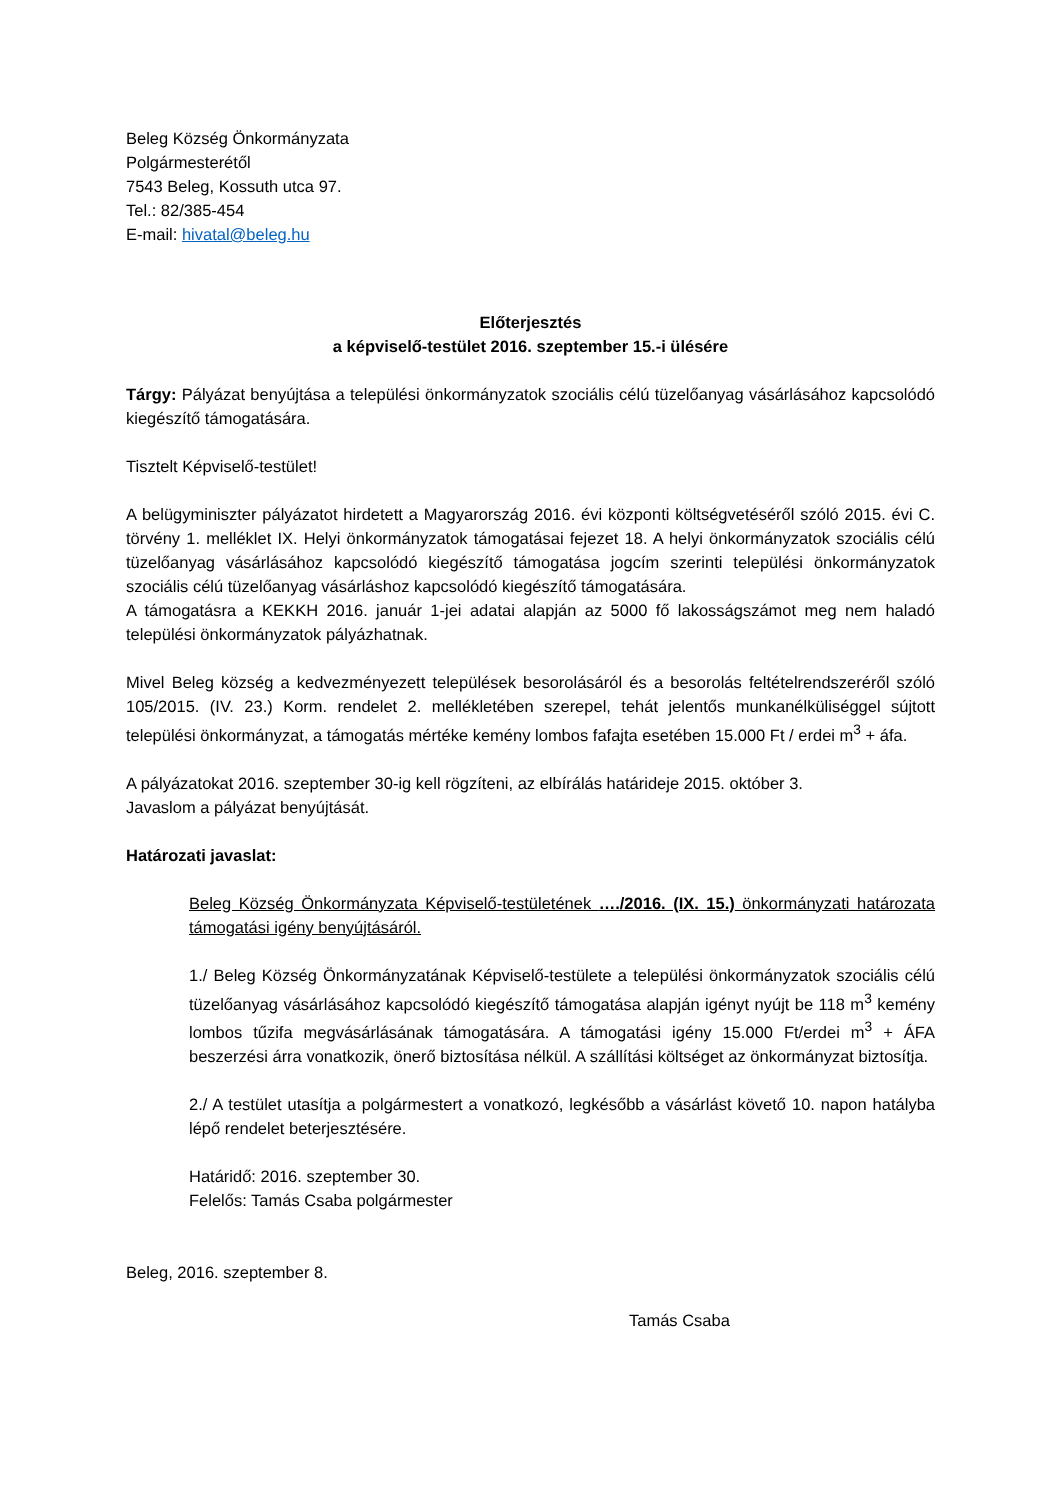Beleg Község Önkormányzata
Polgármesterétől
7543 Beleg, Kossuth utca 97.
Tel.: 82/385-454
E-mail: hivatal@beleg.hu
Előterjesztés
a képviselő-testület 2016. szeptember 15.-i ülésére
Tárgy: Pályázat benyújtása a települési önkormányzatok szociális célú tüzelőanyag vásárlásához kapcsolódó kiegészítő támogatására.
Tisztelt Képviselő-testület!
A belügyminiszter pályázatot hirdetett a Magyarország 2016. évi központi költségvetéséről szóló 2015. évi C. törvény 1. melléklet IX. Helyi önkormányzatok támogatásai fejezet 18. A helyi önkormányzatok szociális célú tüzelőanyag vásárlásához kapcsolódó kiegészítő támogatása jogcím szerinti települési önkormányzatok szociális célú tüzelőanyag vásárláshoz kapcsolódó kiegészítő támogatására.
A támogatásra a KEKKH 2016. január 1-jei adatai alapján az 5000 fő lakosságszámot meg nem haladó települési önkormányzatok pályázhatnak.
Mivel Beleg község a kedvezményezett települések besorolásáról és a besorolás feltételrendszeréről szóló 105/2015. (IV. 23.) Korm. rendelet 2. mellékletében szerepel, tehát jelentős munkanélküliséggel sújtott települési önkormányzat, a támogatás mértéke kemény lombos fafajta esetében 15.000 Ft / erdei m<sup>3</sup> + áfa.
A pályázatokat 2016. szeptember 30-ig kell rögzíteni, az elbírálás határideje 2015. október 3.
Javaslom a pályázat benyújtását.
Határozati javaslat:
Beleg Község Önkormányzata Képviselő-testületének …./2016. (IX. 15.) önkormányzati határozata támogatási igény benyújtásáról.
1./ Beleg Község Önkormányzatának Képviselő-testülete a települési önkormányzatok szociális célú tüzelőanyag vásárlásához kapcsolódó kiegészítő támogatása alapján igényt nyújt be 118 m<sup>3</sup> kemény lombos tűzifa megvásárlásának támogatására. A támogatási igény 15.000 Ft/erdei m<sup>3</sup> + ÁFA beszerzési árra vonatkozik, önerő biztosítása nélkül. A szállítási költséget az önkormányzat biztosítja.
2./ A testület utasítja a polgármestert a vonatkozó, legkésőbb a vásárlást követő 10. napon hatályba lépő rendelet beterjesztésére.
Határidő: 2016. szeptember 30.
Felelős: Tamás Csaba polgármester
Beleg, 2016. szeptember 8.
Tamás Csaba